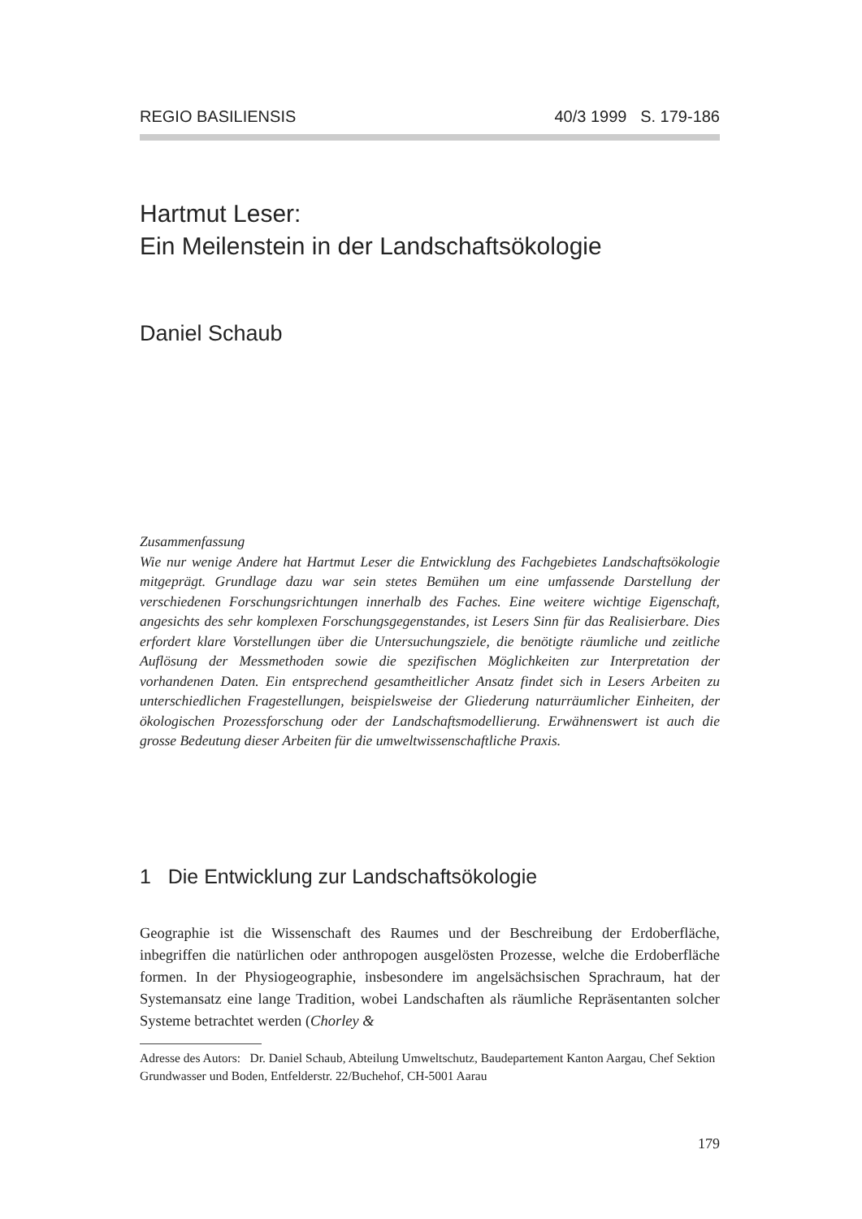REGIO BASILIENSIS 40/3 1999 S. 179-186
Hartmut Leser:
Ein Meilenstein in der Landschaftsökologie
Daniel Schaub
Zusammenfassung
Wie nur wenige Andere hat Hartmut Leser die Entwicklung des Fachgebietes Landschaftsökologie mitgeprägt. Grundlage dazu war sein stetes Bemühen um eine umfassende Darstellung der verschiedenen Forschungsrichtungen innerhalb des Faches. Eine weitere wichtige Eigenschaft, angesichts des sehr komplexen Forschungsgegenstandes, ist Lesers Sinn für das Realisierbare. Dies erfordert klare Vorstellungen über die Untersuchungsziele, die benötigte räumliche und zeitliche Auflösung der Messmethoden sowie die spezifischen Möglichkeiten zur Interpretation der vorhandenen Daten. Ein entsprechend gesamtheitlicher Ansatz findet sich in Lesers Arbeiten zu unterschiedlichen Fragestellungen, beispielsweise der Gliederung naturräumlicher Einheiten, der ökologischen Prozessforschung oder der Landschaftsmodellierung. Erwähnenswert ist auch die grosse Bedeutung dieser Arbeiten für die umweltwissenschaftliche Praxis.
1 Die Entwicklung zur Landschaftsökologie
Geographie ist die Wissenschaft des Raumes und der Beschreibung der Erdoberfläche, inbegriffen die natürlichen oder anthropogen ausgelösten Prozesse, welche die Erdoberfläche formen. In der Physiogeographie, insbesondere im angelsächsischen Sprachraum, hat der Systemansatz eine lange Tradition, wobei Landschaften als räumliche Repräsentanten solcher Systeme betrachtet werden (Chorley &
Adresse des Autors: Dr. Daniel Schaub, Abteilung Umweltschutz, Baudepartement Kanton Aargau, Chef Sektion Grundwasser und Boden, Entfelderstr. 22/Buchehof, CH-5001 Aarau
179